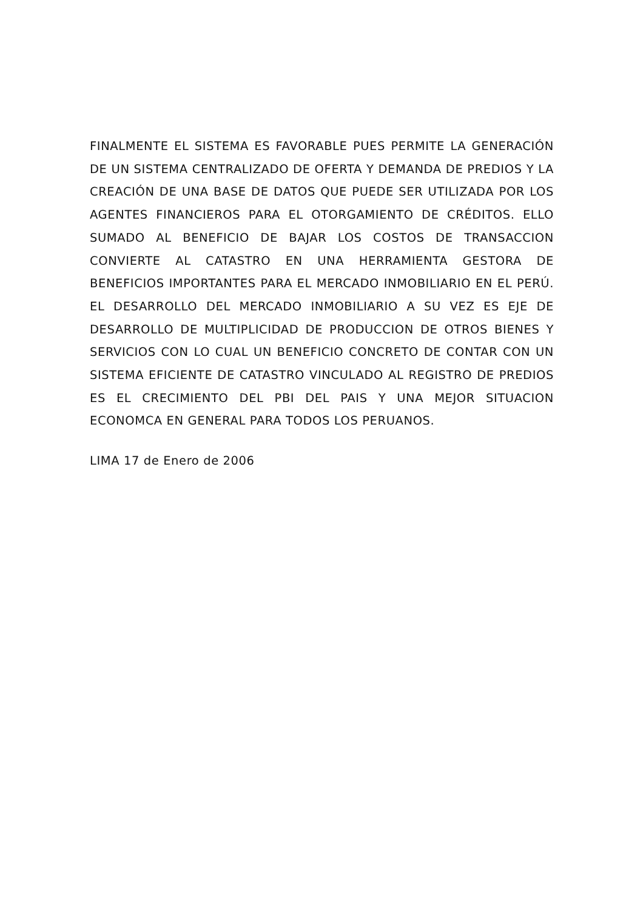FINALMENTE EL SISTEMA ES FAVORABLE PUES PERMITE LA GENERACIÓN DE UN SISTEMA CENTRALIZADO DE OFERTA Y DEMANDA DE PREDIOS Y LA CREACIÓN DE UNA BASE DE DATOS QUE PUEDE SER UTILIZADA POR LOS AGENTES FINANCIEROS PARA EL OTORGAMIENTO DE CRÉDITOS. ELLO SUMADO AL BENEFICIO DE BAJAR LOS COSTOS DE TRANSACCION CONVIERTE AL CATASTRO EN UNA HERRAMIENTA GESTORA DE BENEFICIOS IMPORTANTES PARA EL MERCADO INMOBILIARIO EN EL PERÚ. EL DESARROLLO DEL MERCADO INMOBILIARIO A SU VEZ ES EJE DE DESARROLLO DE MULTIPLICIDAD DE PRODUCCION DE OTROS BIENES Y SERVICIOS CON LO CUAL UN BENEFICIO CONCRETO DE CONTAR CON UN SISTEMA EFICIENTE DE CATASTRO VINCULADO AL REGISTRO DE PREDIOS ES EL CRECIMIENTO DEL PBI DEL PAIS Y UNA MEJOR SITUACION ECONOMCA EN GENERAL PARA TODOS LOS PERUANOS.
LIMA 17 de Enero de 2006